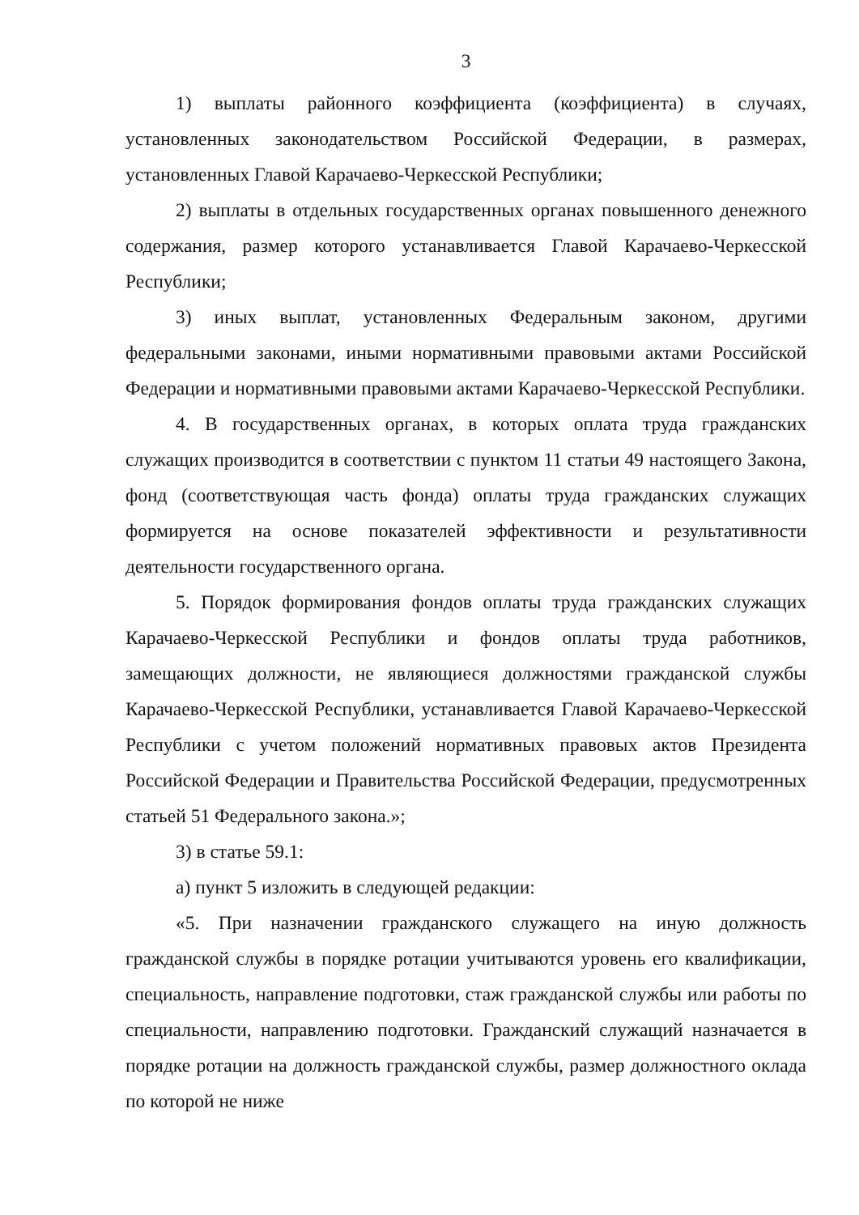3
1) выплаты районного коэффициента (коэффициента) в случаях, установленных законодательством Российской Федерации, в размерах, установленных Главой Карачаево-Черкесской Республики;
2) выплаты в отдельных государственных органах повышенного денежного содержания, размер которого устанавливается Главой Карачаево-Черкесской Республики;
3) иных выплат, установленных Федеральным законом, другими федеральными законами, иными нормативными правовыми актами Российской Федерации и нормативными правовыми актами Карачаево-Черкесской Республики.
4. В государственных органах, в которых оплата труда гражданских служащих производится в соответствии с пунктом 11 статьи 49 настоящего Закона, фонд (соответствующая часть фонда) оплаты труда гражданских служащих формируется на основе показателей эффективности и результативности деятельности государственного органа.
5. Порядок формирования фондов оплаты труда гражданских служащих Карачаево-Черкесской Республики и фондов оплаты труда работников, замещающих должности, не являющиеся должностями гражданской службы Карачаево-Черкесской Республики, устанавливается Главой Карачаево-Черкесской Республики с учетом положений нормативных правовых актов Президента Российской Федерации и Правительства Российской Федерации, предусмотренных статьей 51 Федерального закона.»;
3) в статье 59.1:
а) пункт 5 изложить в следующей редакции:
«5. При назначении гражданского служащего на иную должность гражданской службы в порядке ротации учитываются уровень его квалификации, специальность, направление подготовки, стаж гражданской службы или работы по специальности, направлению подготовки. Гражданский служащий назначается в порядке ротации на должность гражданской службы, размер должностного оклада по которой не ниже